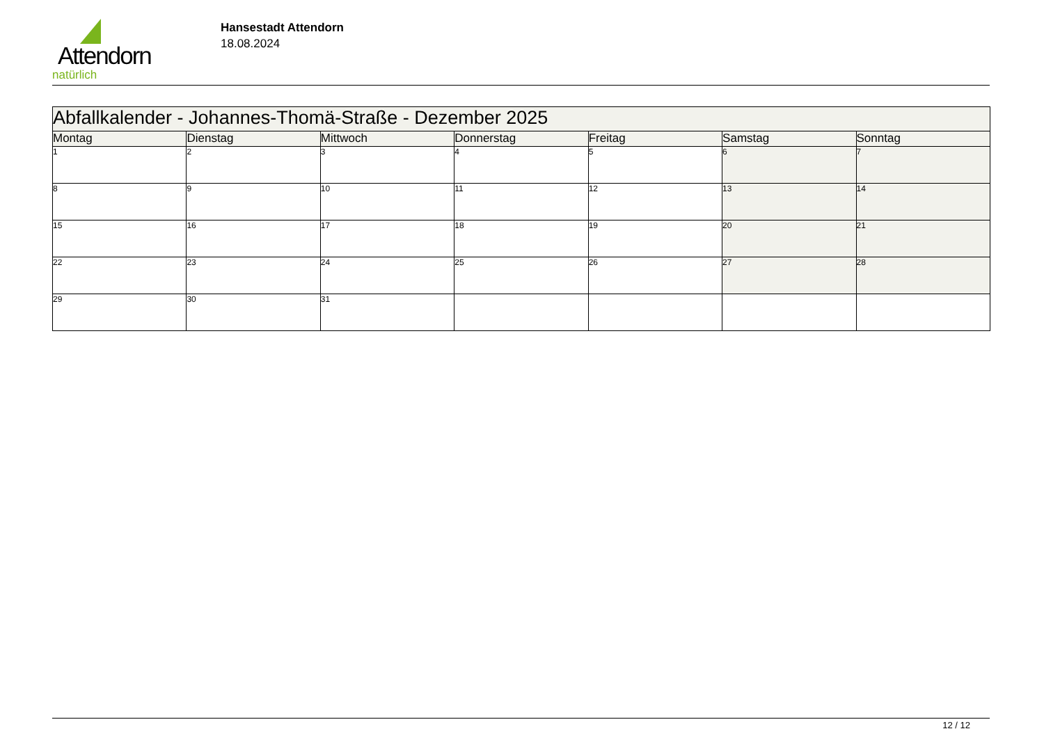Attendorn
natürlich
Hansestadt Attendorn
18.08.2024
| Abfallkalender - Johannes-Thomä-Straße - Dezember 2025 | | | | | | |
| Montag | Dienstag | Mittwoch | Donnerstag | Freitag | Samstag | Sonntag |
| 1 | 2 | 3 | 4 | 5 | 6 | 7 |
| 8 | 9 | 10 | 11 | 12 | 13 | 14 |
| 15 | 16 | 17 | 18 | 19 | 20 | 21 |
| 22 | 23 | 24 | 25 | 26 | 27 | 28 |
| 29 | 30 | 31 | | | | |
12 / 12